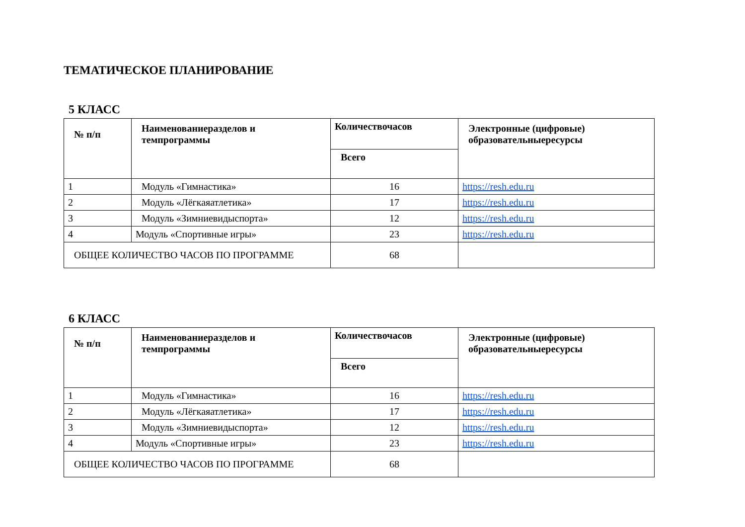ТЕМАТИЧЕСКОЕ ПЛАНИРОВАНИЕ
5 КЛАСС
| № п/п | Наименованиеразделов и темпрограммы | Количествочасов | Электронные (цифровые) образовательныересурсы |
| --- | --- | --- | --- |
| | | Всего | |
| 1 | Модуль «Гимнастика» | 16 | https://resh.edu.ru |
| 2 | Модуль «Лёгкаяатлетика» | 17 | https://resh.edu.ru |
| 3 | Модуль «Зимниевидыспорта» | 12 | https://resh.edu.ru |
| 4 | Модуль «Спортивные игры» | 23 | https://resh.edu.ru |
| ОБЩЕЕ КОЛИЧЕСТВО ЧАСОВ ПО ПРОГРАММЕ | | 68 | |
6 КЛАСС
| № п/п | Наименованиеразделов и темпрограммы | Количествочасов | Электронные (цифровые) образовательныересурсы |
| --- | --- | --- | --- |
| | | Всего | |
| 1 | Модуль «Гимнастика» | 16 | https://resh.edu.ru |
| 2 | Модуль «Лёгкаяатлетика» | 17 | https://resh.edu.ru |
| 3 | Модуль «Зимниевидыспорта» | 12 | https://resh.edu.ru |
| 4 | Модуль «Спортивные игры» | 23 | https://resh.edu.ru |
| ОБЩЕЕ КОЛИЧЕСТВО ЧАСОВ ПО ПРОГРАММЕ | | 68 | |